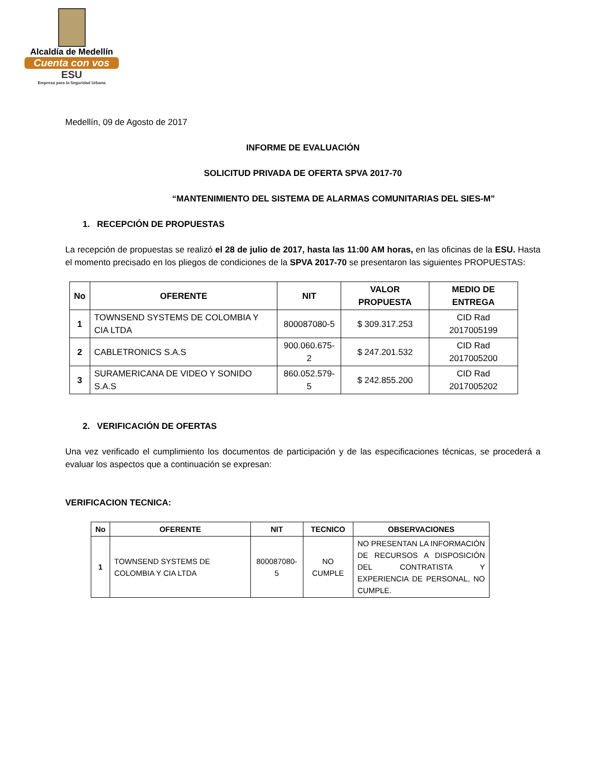Alcaldía de Medellín
Cuenta con vos
ESU
Empresa para la Seguridad Urbana
Medellín, 09 de Agosto de 2017
INFORME DE EVALUACIÓN
SOLICITUD PRIVADA DE OFERTA SPVA 2017-70
“MANTENIMIENTO DEL SISTEMA DE ALARMAS COMUNITARIAS DEL SIES-M”
1. RECEPCIÓN DE PROPUESTAS
La recepción de propuestas se realizó el 28 de julio de 2017, hasta las 11:00 AM horas, en las oficinas de la ESU. Hasta el momento precisado en los pliegos de condiciones de la SPVA 2017-70 se presentaron las siguientes PROPUESTAS:
| No | OFERENTE | NIT | VALOR PROPUESTA | MEDIO DE ENTREGA |
| --- | --- | --- | --- | --- |
| 1 | TOWNSEND SYSTEMS DE COLOMBIA Y CIA LTDA | 800087080-5 | $ 309.317.253 | CID Rad 2017005199 |
| 2 | CABLETRONICS S.A.S | 900.060.675-2 | $ 247.201.532 | CID Rad 2017005200 |
| 3 | SURAMERICANA DE VIDEO Y SONIDO S.A.S | 860.052.579-5 | $ 242.855.200 | CID Rad 2017005202 |
2. VERIFICACIÓN DE OFERTAS
Una vez verificado el cumplimiento los documentos de participación y de las especificaciones técnicas, se procederá a evaluar los aspectos que a continuación se expresan:
VERIFICACION TECNICA:
| No | OFERENTE | NIT | TECNICO | OBSERVACIONES |
| --- | --- | --- | --- | --- |
| 1 | TOWNSEND SYSTEMS DE COLOMBIA Y CIA LTDA | 800087080-5 | NO CUMPLE | NO PRESENTAN LA INFORMACIÓN DE RECURSOS A DISPOSICIÓN DEL CONTRATISTA Y EXPERIENCIA DE PERSONAL, NO CUMPLE. |